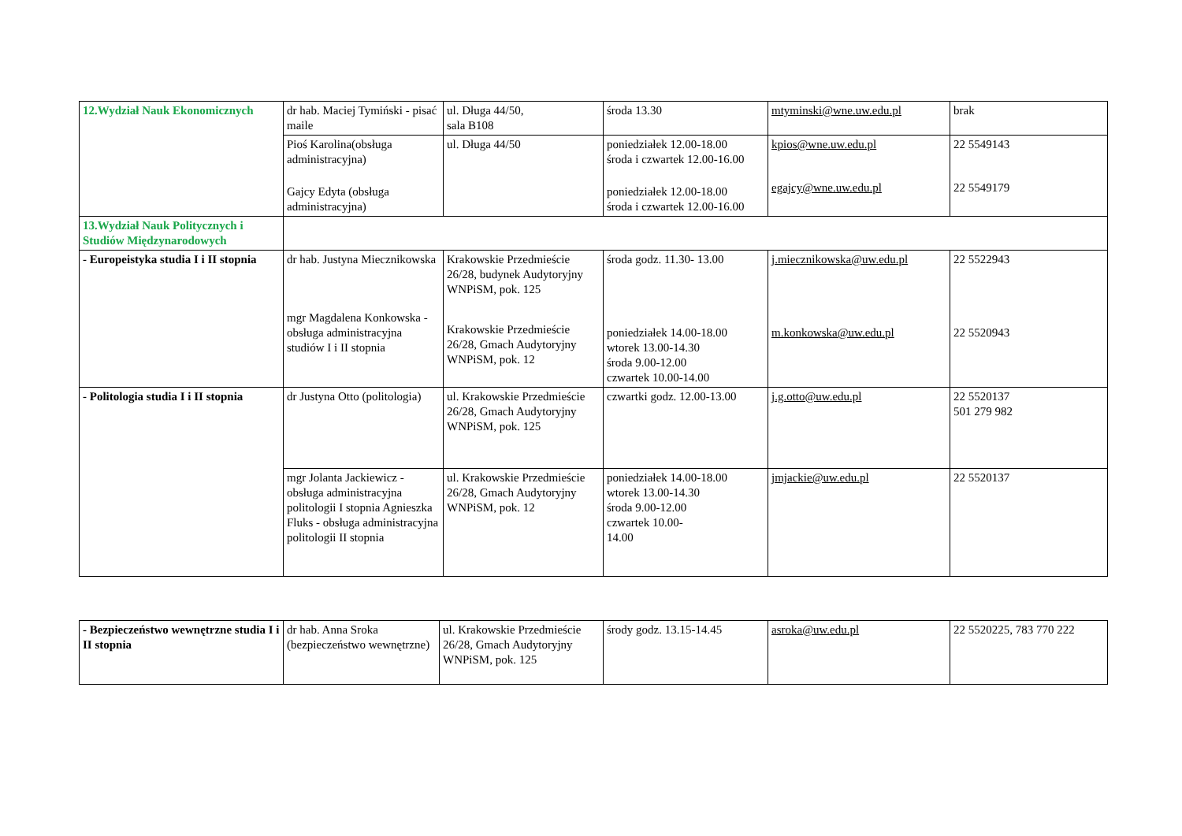| 12.Wydział Nauk Ekonomicznych | dr hab. Maciej Tymiński - pisać maile | ul. Długa 44/50, sala B108 | środa 13.30 | mtyminski@wne.uw.edu.pl | brak |
| | Pioś Karolina(obsługa administracyjna) Gajcy Edyta (obsługa administracyjna) | ul. Długa 44/50 | poniedziałek 12.00-18.00 środa i czwartek 12.00-16.00 poniedziałek 12.00-18.00 środa i czwartek 12.00-16.00 | kpios@wne.uw.edu.pl egajcy@wne.uw.edu.pl | 22 5549143 22 5549179 |
| 13.Wydział Nauk Politycznych i Studiów Międzynarodowych | | | | | |
| - Europeistyka studia I i II stopnia | dr hab. Justyna Miecznikowska mgr Magdalena Konkowska - obsługa administracyjna studiów I i II stopnia | Krakowskie Przedmieście 26/28, budynek Audytoryjny WNPiSM, pok. 125 Krakowskie Przedmieście 26/28, Gmach Audytoryjny WNPiSM, pok. 12 | środa godz. 11.30- 13.00 poniedziałek 14.00-18.00 wtorek 13.00-14.30 środa 9.00-12.00 czwartek 10.00-14.00 | j.miecznikowska@uw.edu.pl m.konkowska@uw.edu.pl | 22 5522943 22 5520943 |
| - Politologia studia I i II stopnia | dr Justyna Otto (politologia) | ul. Krakowskie Przedmieście 26/28, Gmach Audytoryjny WNPiSM, pok. 125 | czwartki godz. 12.00-13.00 | j.g.otto@uw.edu.pl | 22 5520137 501 279 982 |
| | mgr Jolanta Jackiewicz - obsługa administracyjna politologii I stopnia Agnieszka Fluks - obsługa administracyjna politologii II stopnia | ul. Krakowskie Przedmieście 26/28, Gmach Audytoryjny WNPiSM, pok. 12 | poniedziałek 14.00-18.00 wtorek 13.00-14.30 środa 9.00-12.00 czwartek 10.00- 14.00 | jmjackie@uw.edu.pl | 22 5520137 |
| - Bezpieczeństwo wewnętrzne studia I i II stopnia | dr hab. Anna Sroka (bezpieczeństwo wewnętrzne) | ul. Krakowskie Przedmieście 26/28, Gmach Audytoryjny WNPiSM, pok. 125 | środy godz. 13.15-14.45 | asroka@uw.edu.pl | 22 5520225, 783 770 222 |